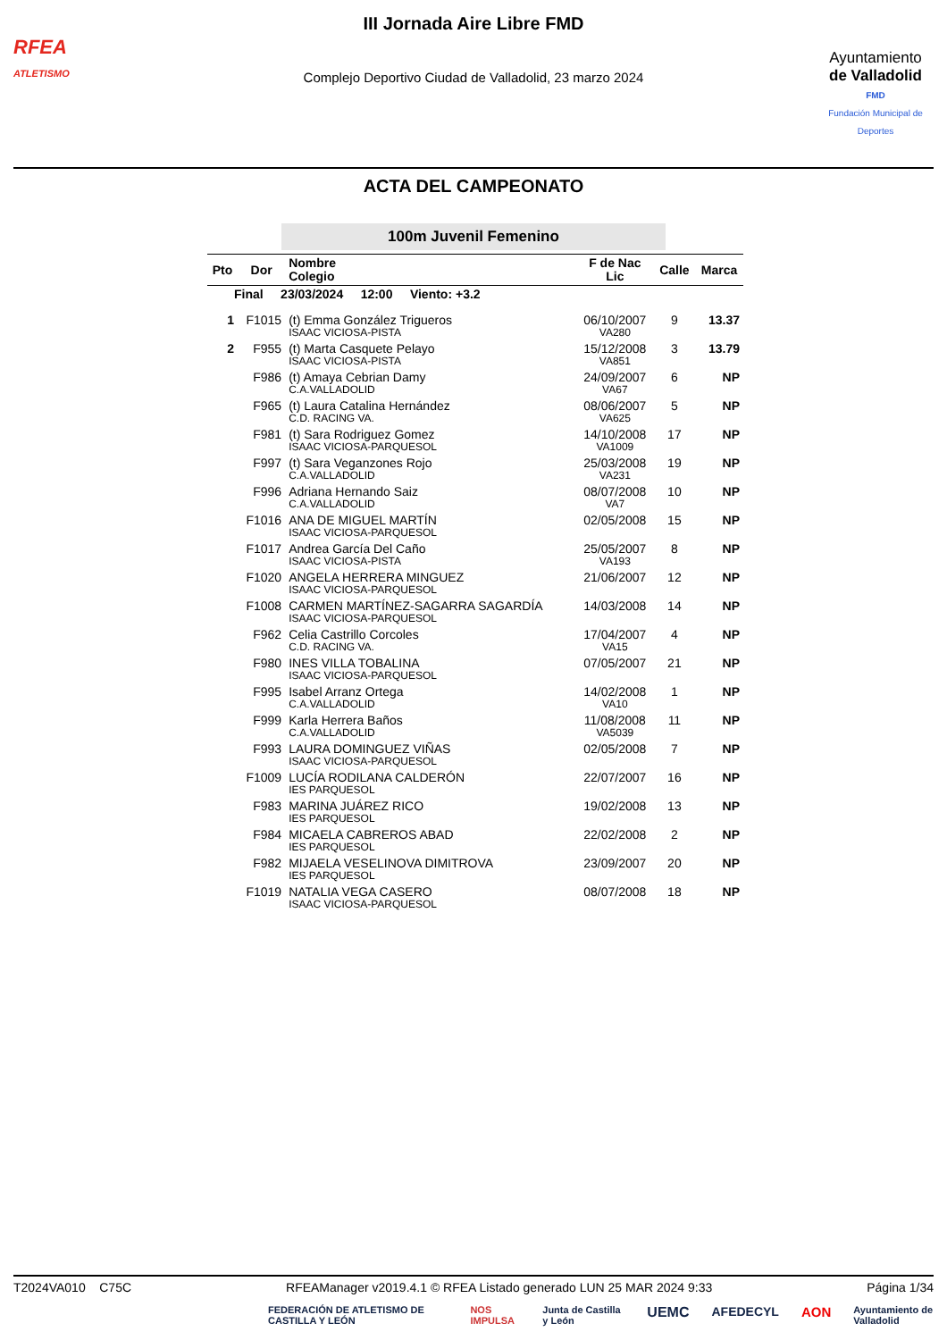RFEA
ATLETISMO
III Jornada Aire Libre FMD
Complejo Deportivo Ciudad de Valladolid, 23 marzo 2024
Ayuntamiento
de Valladolid
FMD
Fundación Municipal de Deportes
ACTA DEL CAMPEONATO
100m Juvenil Femenino
| Pto | Dor | Nombre Colegio | F de Nac Lic | Calle | Marca |
| --- | --- | --- | --- | --- | --- |
| Final 23/03/2024 12:00 Viento: +3.2 | | | | | |
| 1 | F1015 | (t) Emma González Trigueros ISAAC VICIOSA-PISTA | 06/10/2007 VA280 | 9 | 13.37 |
| 2 | F955 | (t) Marta Casquete Pelayo ISAAC VICIOSA-PISTA | 15/12/2008 VA851 | 3 | 13.79 |
| | F986 | (t) Amaya Cebrian Damy C.A.VALLADOLID | 24/09/2007 VA67 | 6 | NP |
| | F965 | (t) Laura Catalina Hernández C.D. RACING VA. | 08/06/2007 VA625 | 5 | NP |
| | F981 | (t) Sara Rodriguez Gomez ISAAC VICIOSA-PARQUESOL | 14/10/2008 VA1009 | 17 | NP |
| | F997 | (t) Sara Veganzones Rojo C.A.VALLADOLID | 25/03/2008 VA231 | 19 | NP |
| | F996 | Adriana Hernando Saiz C.A.VALLADOLID | 08/07/2008 VA7 | 10 | NP |
| | F1016 | ANA DE MIGUEL MARTÍN ISAAC VICIOSA-PARQUESOL | 02/05/2008 | 15 | NP |
| | F1017 | Andrea García Del Caño ISAAC VICIOSA-PISTA | 25/05/2007 VA193 | 8 | NP |
| | F1020 | ANGELA HERRERA MINGUEZ ISAAC VICIOSA-PARQUESOL | 21/06/2007 | 12 | NP |
| | F1008 | CARMEN MARTÍNEZ-SAGARRA SAGARDÍA ISAAC VICIOSA-PARQUESOL | 14/03/2008 | 14 | NP |
| | F962 | Celia Castrillo Corcoles C.D. RACING VA. | 17/04/2007 VA15 | 4 | NP |
| | F980 | INES VILLA TOBALINA ISAAC VICIOSA-PARQUESOL | 07/05/2007 | 21 | NP |
| | F995 | Isabel Arranz Ortega C.A.VALLADOLID | 14/02/2008 VA10 | 1 | NP |
| | F999 | Karla Herrera Baños C.A.VALLADOLID | 11/08/2008 VA5039 | 11 | NP |
| | F993 | LAURA DOMINGUEZ VIÑAS ISAAC VICIOSA-PARQUESOL | 02/05/2008 | 7 | NP |
| | F1009 | LUCÍA RODILANA CALDERÓN IES PARQUESOL | 22/07/2007 | 16 | NP |
| | F983 | MARINA JUÁREZ RICO IES PARQUESOL | 19/02/2008 | 13 | NP |
| | F984 | MICAELA CABREROS ABAD IES PARQUESOL | 22/02/2008 | 2 | NP |
| | F982 | MIJAELA VESELINOVA DIMITROVA IES PARQUESOL | 23/09/2007 | 20 | NP |
| | F1019 | NATALIA VEGA CASERO ISAAC VICIOSA-PARQUESOL | 08/07/2008 | 18 | NP |
T2024VA010 C75C RFEAManager v2019.4.1 © RFEA Listado generado LUN 25 MAR 2024 9:33 Página 1/34
FEDERACIÓN DE ATLETISMO DE CASTILLA Y LEÓN NOS IMPULSA Junta de Castilla y León UEMC AFEDECYL AON Ayuntamiento de Valladolid